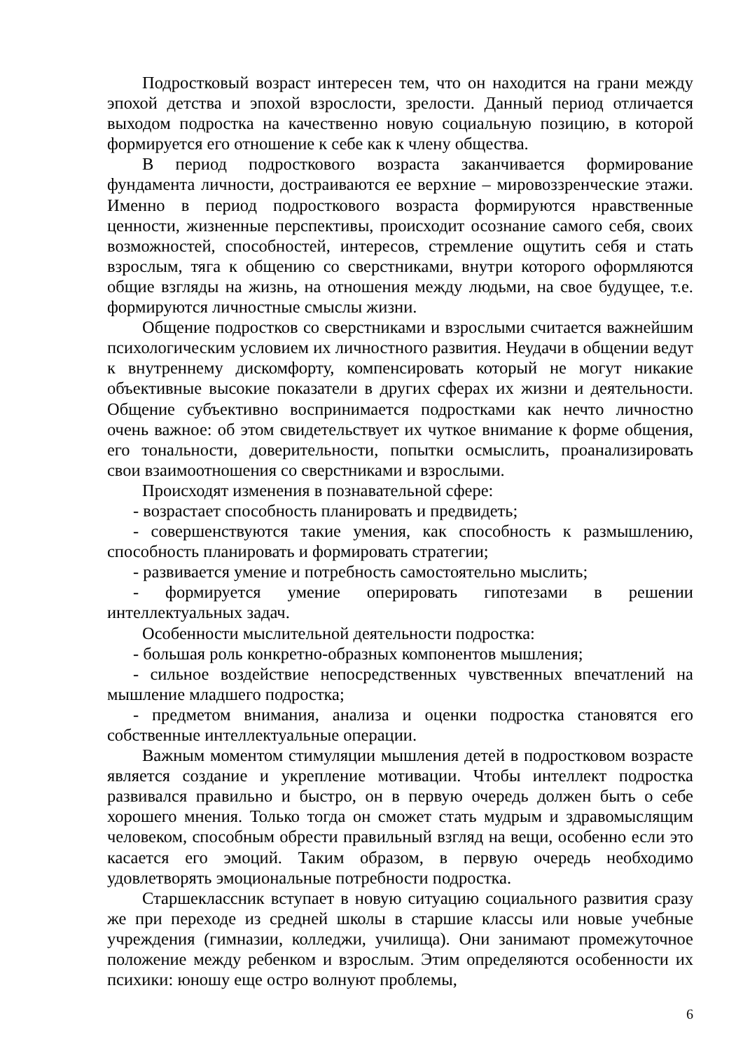Подростковый возраст интересен тем, что он находится на грани между эпохой детства и эпохой взрослости, зрелости. Данный период отличается выходом подростка на качественно новую социальную позицию, в которой формируется его отношение к себе как к члену общества.
В период подросткового возраста заканчивается формирование фундамента личности, достраиваются ее верхние – мировоззренческие этажи. Именно в период подросткового возраста формируются нравственные ценности, жизненные перспективы, происходит осознание самого себя, своих возможностей, способностей, интересов, стремление ощутить себя и стать взрослым, тяга к общению со сверстниками, внутри которого оформляются общие взгляды на жизнь, на отношения между людьми, на свое будущее, т.е. формируются личностные смыслы жизни.
Общение подростков со сверстниками и взрослыми считается важнейшим психологическим условием их личностного развития. Неудачи в общении ведут к внутреннему дискомфорту, компенсировать который не могут никакие объективные высокие показатели в других сферах их жизни и деятельности. Общение субъективно воспринимается подростками как нечто личностно очень важное: об этом свидетельствует их чуткое внимание к форме общения, его тональности, доверительности, попытки осмыслить, проанализировать свои взаимоотношения со сверстниками и взрослыми.
Происходят изменения в познавательной сфере:
- возрастает способность планировать и предвидеть;
- совершенствуются такие умения, как способность к размышлению, способность планировать и формировать стратегии;
- развивается умение и потребность самостоятельно мыслить;
- формируется умение оперировать гипотезами в решении интеллектуальных задач.
Особенности мыслительной деятельности подростка:
- большая роль конкретно-образных компонентов мышления;
- сильное воздействие непосредственных чувственных впечатлений на мышление младшего подростка;
- предметом внимания, анализа и оценки подростка становятся его собственные интеллектуальные операции.
Важным моментом стимуляции мышления детей в подростковом возрасте является создание и укрепление мотивации. Чтобы интеллект подростка развивался правильно и быстро, он в первую очередь должен быть о себе хорошего мнения. Только тогда он сможет стать мудрым и здравомыслящим человеком, способным обрести правильный взгляд на вещи, особенно если это касается его эмоций. Таким образом, в первую очередь необходимо удовлетворять эмоциональные потребности подростка.
Старшеклассник вступает в новую ситуацию социального развития сразу же при переходе из средней школы в старшие классы или новые учебные учреждения (гимназии, колледжи, училища). Они занимают промежуточное положение между ребенком и взрослым. Этим определяются особенности их психики: юношу еще остро волнуют проблемы,
6